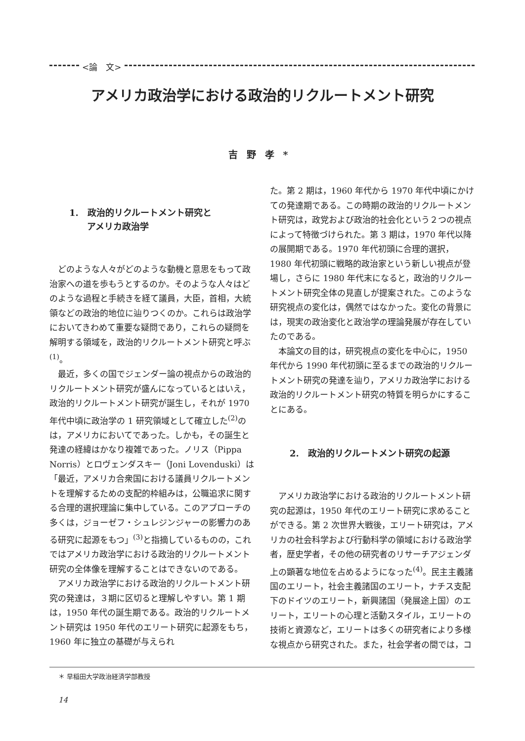<論　文>
アメリカ政治学における政治的リクルートメント研究
吉野孝*
1.　政治的リクルートメント研究と
　　アメリカ政治学
どのような人々がどのような動機と意思をもって政治家への道を歩もうとするのか。そのような人々はどのような過程と手続きを経て議員，大臣，首相，大統領などの政治的地位に辿りつくのか。これらは政治学においてきわめて重要な疑問であり，これらの疑問を解明する領域を，政治的リクルートメント研究と呼ぶ<sup>(1)</sup>。
最近，多くの国でジェンダー論の視点からの政治的リクルートメント研究が盛んになっているとはいえ，政治的リクルートメント研究が誕生し，それが 1970 年代中頃に政治学の 1 研究領域として確立した<sup>(2)</sup>のは，アメリカにおいてであった。しかも，その誕生と発達の経緯はかなり複雑であった。ノリス（Pippa Norris）とロヴェンダスキー（Joni Lovenduski）は「最近，アメリカ合衆国における議員リクルートメントを理解するための支配的枠組みは，公職追求に関する合理的選択理論に集中している。このアプローチの多くは，ジョーゼフ・シュレジンジャーの影響力のある研究に起源をもつ」<sup>(3)</sup>と指摘しているものの，これではアメリカ政治学における政治的リクルートメント研究の全体像を理解することはできないのである。
アメリカ政治学における政治的リクルートメント研究の発達は，３期に区切ると理解しやすい。第 1 期は，1950 年代の誕生期である。政治的リクルートメント研究は 1950 年代のエリート研究に起源をもち，1960 年に独立の基礎が与えられ
た。第 2 期は，1960 年代から 1970 年代中頃にかけての発達期である。この時期の政治的リクルートメント研究は，政党および政治的社会化という２つの視点によって特徴づけられた。第 3 期は，1970 年代以降の展開期である。1970 年代初頭に合理的選択，1980 年代初頭に戦略的政治家という新しい視点が登場し，さらに 1980 年代末になると，政治的リクルートメント研究全体の見直しが提案された。このような研究視点の変化は，偶然ではなかった。変化の背景には，現実の政治変化と政治学の理論発展が存在していたのである。
本論文の目的は，研究視点の変化を中心に，1950 年代から 1990 年代初頭に至るまでの政治的リクルートメント研究の発達を辿り，アメリカ政治学における政治的リクルートメント研究の特質を明らかにすることにある。
2.　政治的リクルートメント研究の起源
アメリカ政治学における政治的リクルートメント研究の起源は，1950 年代のエリート研究に求めることができる。第 2 次世界大戦後，エリート研究は，アメリカの社会科学および行動科学の領域における政治学者，歴史学者，その他の研究者のリサーチアジェンダ上の顕著な地位を占めるようになった<sup>(4)</sup>。民主主義諸国のエリート，社会主義諸国のエリート，ナチス支配下のドイツのエリート，新興諸国（発展途上国）のエリート，エリートの心理と活動スタイル，エリートの技術と資源など，エリートは多くの研究者により多様な視点から研究された。また，社会学者の間では，コ
＊ 早稲田大学政治経済学部教授
14